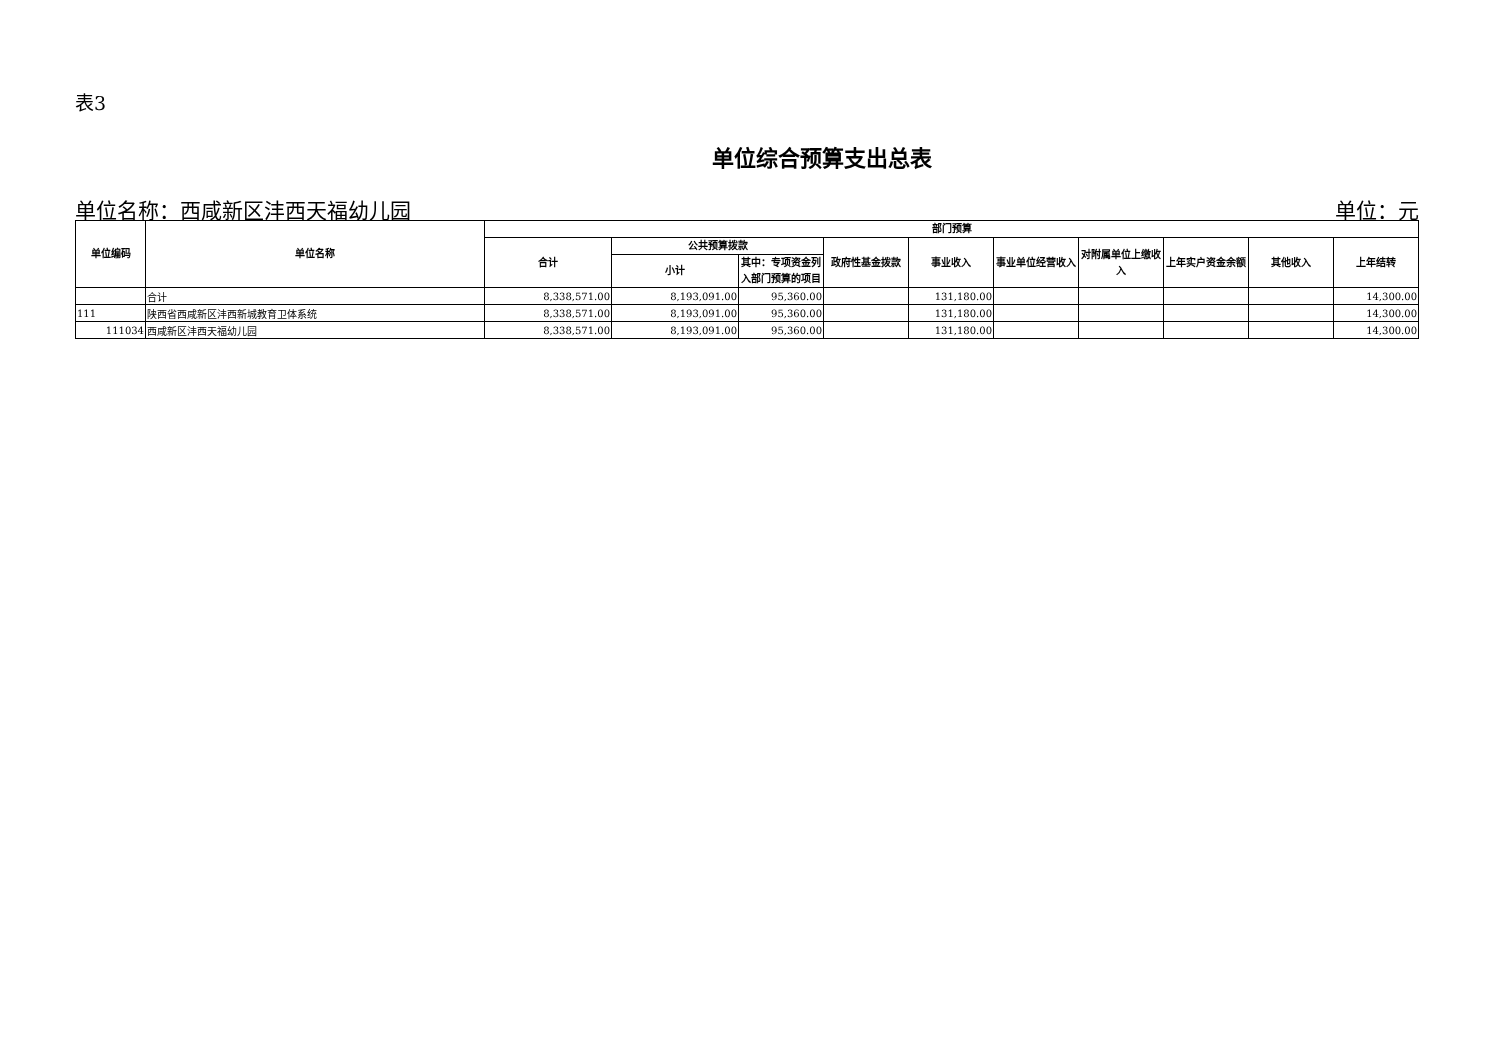表3
单位综合预算支出总表
单位名称：西咸新区沣西天福幼儿园 单位：元
| 单位编码 | 单位名称 | 部门预算 | | | | | | | | | |
| --- | --- | --- | --- | --- | --- | --- | --- | --- | --- | --- | --- |
| | | 合计 | 公共预算拨款 | | 政府性基金拨款 | 事业收入 | 事业单位经营收入 | 对附属单位上缴收入 | 上年实户资金余额 | 其他收入 | 上年结转 |
| | | | 小计 | 其中：专项资金列入部门预算的项目 | | | | | | | |
| | 合计 | 8,338,571.00 | 8,193,091.00 | 95,360.00 | | 131,180.00 | | | | | 14,300.00 |
| 111 | 陕西省西咸新区沣西新城教育卫体系统 | 8,338,571.00 | 8,193,091.00 | 95,360.00 | | 131,180.00 | | | | | 14,300.00 |
| 111034 | 西咸新区沣西天福幼儿园 | 8,338,571.00 | 8,193,091.00 | 95,360.00 | | 131,180.00 | | | | | 14,300.00 |